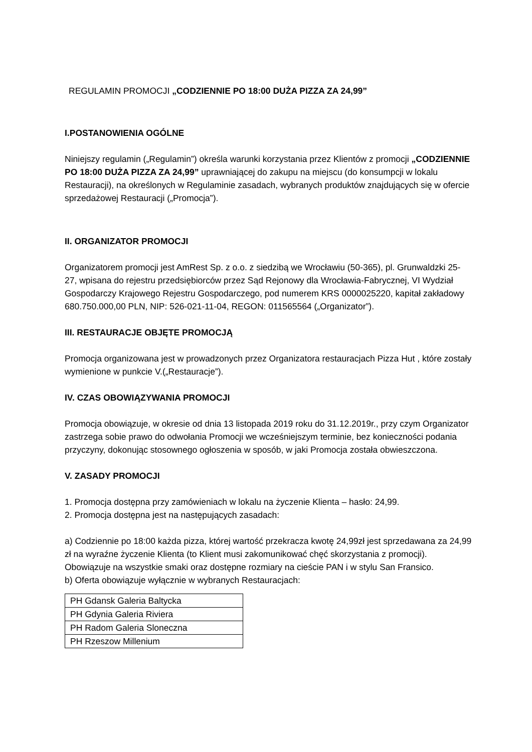REGULAMIN PROMOCJI „CODZIENNIE PO 18:00 DUŻA PIZZA ZA 24,99”
I.POSTANOWIENIA OGÓLNE
Niniejszy regulamin („Regulamin”) określa warunki korzystania przez Klientów z promocji „CODZIENNIE PO 18:00 DUŻA PIZZA ZA 24,99” uprawniającej do zakupu na miejscu (do konsumpcji w lokalu Restauracji), na określonych w Regulaminie zasadach, wybranych produktów znajdujących się w ofercie sprzedażowej Restauracji („Promocja”).
II. ORGANIZATOR PROMOCJI
Organizatorem promocji jest AmRest Sp. z o.o. z siedzibą we Wrocławiu (50-365), pl. Grunwaldzki 25-27, wpisana do rejestru przedsiębiorców przez Sąd Rejonowy dla Wrocławia-Fabrycznej, VI Wydział Gospodarczy Krajowego Rejestru Gospodarczego, pod numerem KRS 0000025220, kapitał zakładowy 680.750.000,00 PLN, NIP: 526-021-11-04, REGON: 011565564 („Organizator”).
III. RESTAURACJE OBJĘTE PROMOCJĄ
Promocja organizowana jest w prowadzonych przez Organizatora restauracjach Pizza Hut , które zostały wymienione w punkcie V.(„Restauracje”).
IV. CZAS OBOWIĄZYWANIA PROMOCJI
Promocja obowiązuje, w okresie od dnia 13 listopada 2019 roku do 31.12.2019r., przy czym Organizator zastrzega sobie prawo do odwołania Promocji we wcześniejszym terminie, bez konieczności podania przyczyny, dokonując stosownego ogłoszenia w sposób, w jaki Promocja została obwieszczona.
V. ZASADY PROMOCJI
1. Promocja dostępna przy zamówieniach w lokalu na życzenie Klienta – hasło: 24,99.
2. Promocja dostępna jest na następujących zasadach:
a) Codziennie po 18:00 każda pizza, której wartość przekracza kwotę 24,99zł jest sprzedawana za 24,99 zł na wyraźne życzenie Klienta (to Klient musi zakomunikować chęć skorzystania z promocji). Obowiązuje na wszystkie smaki oraz dostępne rozmiary na cieście PAN i w stylu San Fransico.
b) Oferta obowiązuje wyłącznie w wybranych Restauracjach:
| PH Gdansk Galeria Baltycka |
| PH Gdynia Galeria Riviera |
| PH Radom Galeria Sloneczna |
| PH Rzeszow Millenium |